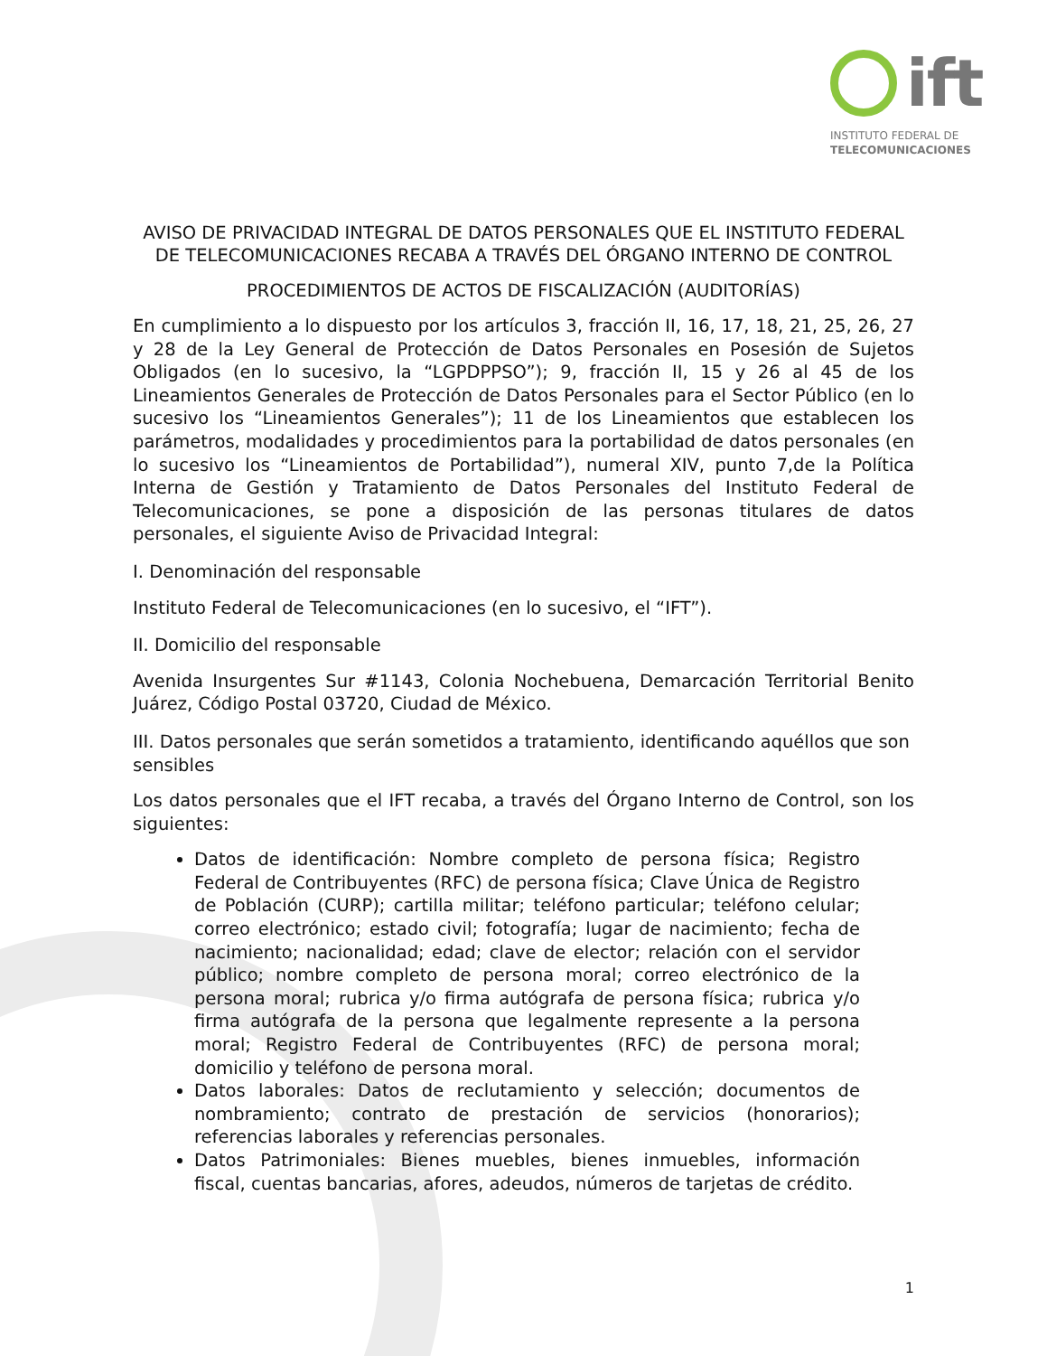ift
INSTITUTO FEDERAL DE
TELECOMUNICACIONES
AVISO DE PRIVACIDAD INTEGRAL DE DATOS PERSONALES QUE EL INSTITUTO FEDERAL DE TELECOMUNICACIONES RECABA A TRAVÉS DEL ÓRGANO INTERNO DE CONTROL
PROCEDIMIENTOS DE ACTOS DE FISCALIZACIÓN (AUDITORÍAS)
En cumplimiento a lo dispuesto por los artículos 3, fracción II, 16, 17, 18, 21, 25, 26, 27 y 28 de la Ley General de Protección de Datos Personales en Posesión de Sujetos Obligados (en lo sucesivo, la “LGPDPPSO”); 9, fracción II, 15 y 26 al 45 de los Lineamientos Generales de Protección de Datos Personales para el Sector Público (en lo sucesivo los “Lineamientos Generales”); 11 de los Lineamientos que establecen los parámetros, modalidades y procedimientos para la portabilidad de datos personales (en lo sucesivo los “Lineamientos de Portabilidad”), numeral XIV, punto 7,de la Política Interna de Gestión y Tratamiento de Datos Personales del Instituto Federal de Telecomunicaciones, se pone a disposición de las personas titulares de datos personales, el siguiente Aviso de Privacidad Integral:
I. Denominación del responsable
Instituto Federal de Telecomunicaciones (en lo sucesivo, el “IFT”).
II. Domicilio del responsable
Avenida Insurgentes Sur #1143, Colonia Nochebuena, Demarcación Territorial Benito Juárez, Código Postal 03720, Ciudad de México.
III. Datos personales que serán sometidos a tratamiento, identificando aquéllos que son sensibles
Los datos personales que el IFT recaba, a través del Órgano Interno de Control, son los siguientes:
Datos de identificación: Nombre completo de persona física; Registro Federal de Contribuyentes (RFC) de persona física; Clave Única de Registro de Población (CURP); cartilla militar; teléfono particular; teléfono celular; correo electrónico; estado civil; fotografía; lugar de nacimiento; fecha de nacimiento; nacionalidad; edad; clave de elector; relación con el servidor público; nombre completo de persona moral; correo electrónico de la persona moral; rubrica y/o firma autógrafa de persona física; rubrica y/o firma autógrafa de la persona que legalmente represente a la persona moral; Registro Federal de Contribuyentes (RFC) de persona moral; domicilio y teléfono de persona moral.
Datos laborales: Datos de reclutamiento y selección; documentos de nombramiento; contrato de prestación de servicios (honorarios); referencias laborales y referencias personales.
Datos Patrimoniales: Bienes muebles, bienes inmuebles, información fiscal, cuentas bancarias, afores, adeudos, números de tarjetas de crédito.
1